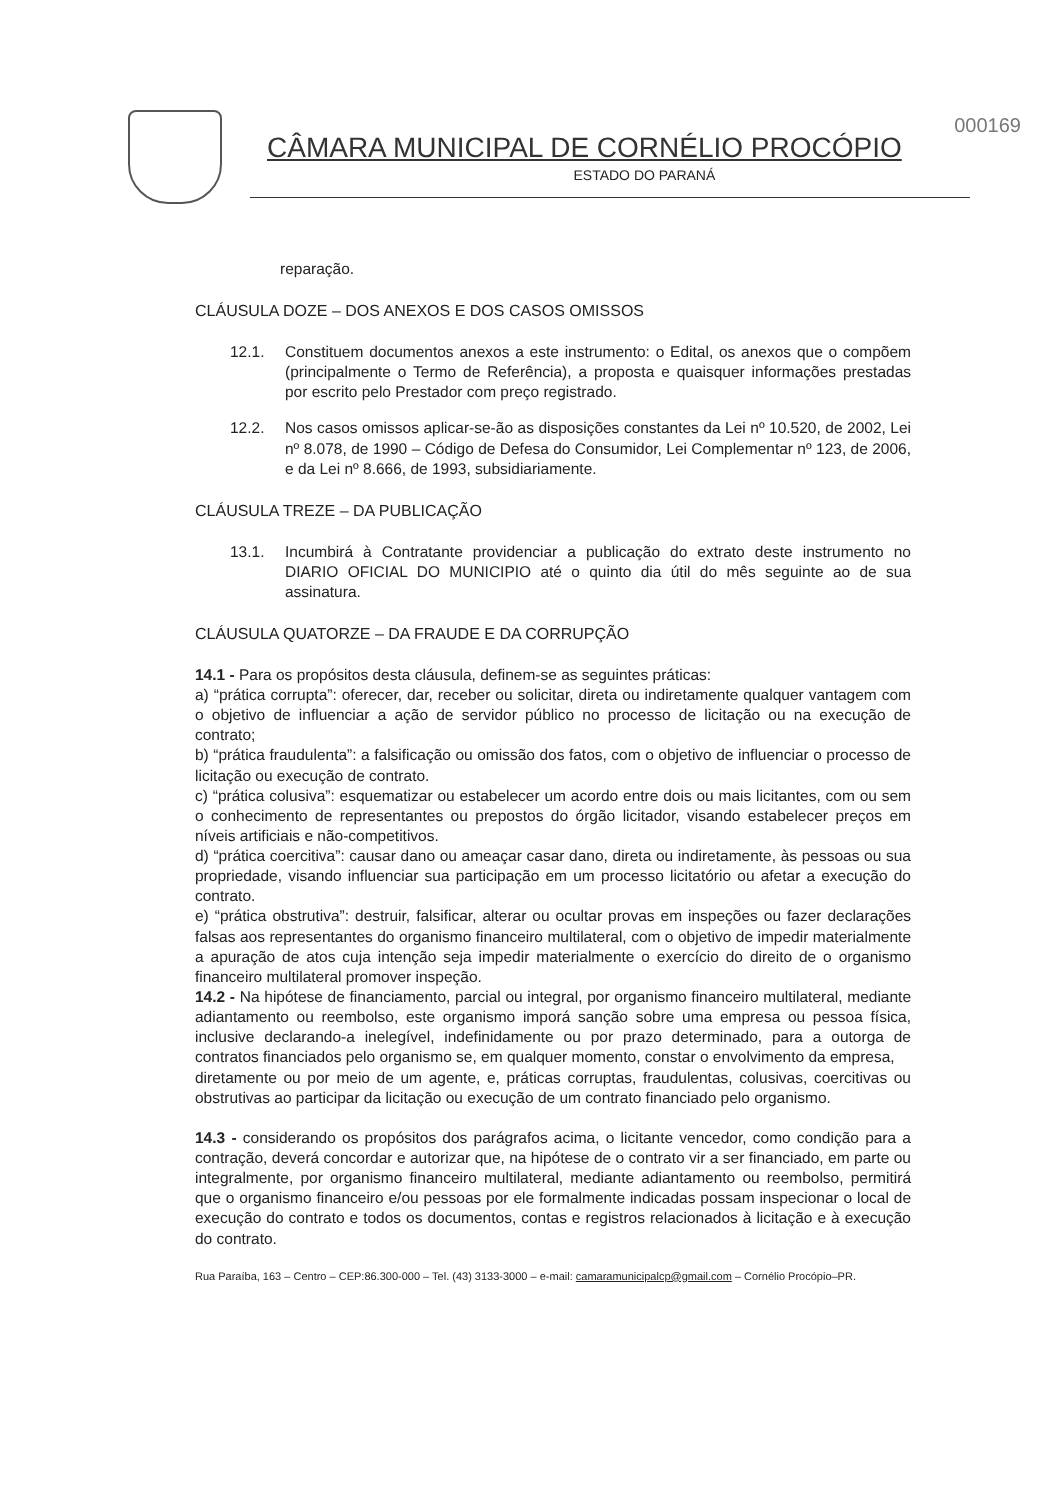CÂMARA MUNICIPAL DE CORNÉLIO PROCÓPIO
ESTADO DO PARANÁ
000169
reparação.
CLÁUSULA DOZE – DOS ANEXOS E DOS CASOS OMISSOS
12.1. Constituem documentos anexos a este instrumento: o Edital, os anexos que o compõem (principalmente o Termo de Referência), a proposta e quaisquer informações prestadas por escrito pelo Prestador com preço registrado.
12.2. Nos casos omissos aplicar-se-ão as disposições constantes da Lei nº 10.520, de 2002, Lei nº 8.078, de 1990 – Código de Defesa do Consumidor, Lei Complementar nº 123, de 2006, e da Lei nº 8.666, de 1993, subsidiariamente.
CLÁUSULA TREZE – DA PUBLICAÇÃO
13.1. Incumbirá à Contratante providenciar a publicação do extrato deste instrumento no DIARIO OFICIAL DO MUNICIPIO até o quinto dia útil do mês seguinte ao de sua assinatura.
CLÁUSULA QUATORZE – DA FRAUDE E DA CORRUPÇÃO
14.1 - Para os propósitos desta cláusula, definem-se as seguintes práticas:
a) “prática corrupta”: oferecer, dar, receber ou solicitar, direta ou indiretamente qualquer vantagem com o objetivo de influenciar a ação de servidor público no processo de licitação ou na execução de contrato;
b) “prática fraudulenta”: a falsificação ou omissão dos fatos, com o objetivo de influenciar o processo de licitação ou execução de contrato.
c) “prática colusiva”: esquematizar ou estabelecer um acordo entre dois ou mais licitantes, com ou sem o conhecimento de representantes ou prepostos do órgão licitador, visando estabelecer preços em níveis artificiais e não-competitivos.
d) “prática coercitiva”: causar dano ou ameaçar casar dano, direta ou indiretamente, às pessoas ou sua propriedade, visando influenciar sua participação em um processo licitatório ou afetar a execução do contrato.
e) “prática obstrutiva”: destruir, falsificar, alterar ou ocultar provas em inspeções ou fazer declarações falsas aos representantes do organismo financeiro multilateral, com o objetivo de impedir materialmente a apuração de atos cuja intenção seja impedir materialmente o exercício do direito de o organismo financeiro multilateral promover inspeção.
14.2 - Na hipótese de financiamento, parcial ou integral, por organismo financeiro multilateral, mediante adiantamento ou reembolso, este organismo imporá sanção sobre uma empresa ou pessoa física, inclusive declarando-a inelegível, indefinidamente ou por prazo determinado, para a outorga de contratos financiados pelo organismo se, em qualquer momento, constar o envolvimento da empresa,
diretamente ou por meio de um agente, e, práticas corruptas, fraudulentas, colusivas, coercitivas ou obstrutivas ao participar da licitação ou execução de um contrato financiado pelo organismo.
14.3 - considerando os propósitos dos parágrafos acima, o licitante vencedor, como condição para a contração, deverá concordar e autorizar que, na hipótese de o contrato vir a ser financiado, em parte ou integralmente, por organismo financeiro multilateral, mediante adiantamento ou reembolso, permitirá que o organismo financeiro e/ou pessoas por ele formalmente indicadas possam inspecionar o local de execução do contrato e todos os documentos, contas e registros relacionados à licitação e à execução do contrato.
Rua Paraíba, 163 – Centro – CEP:86.300-000 – Tel. (43) 3133-3000 – e-mail: camaramunicipalcp@gmail.com – Cornélio Procópio–PR.